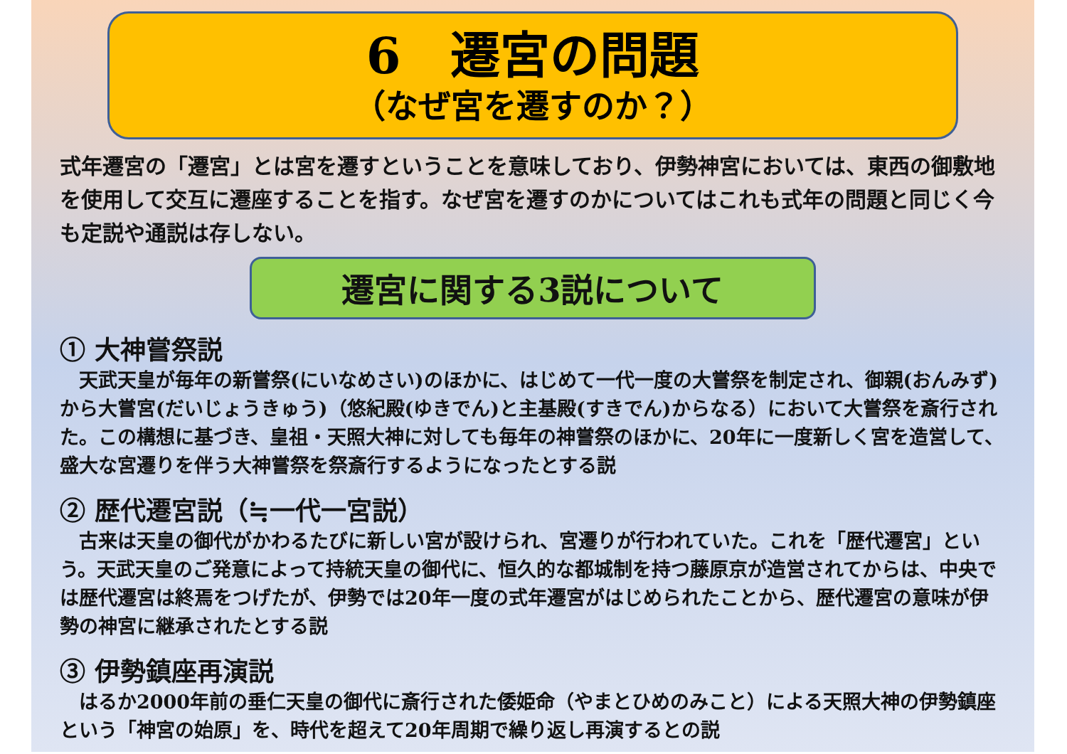6　遷宮の問題
（なぜ宮を遷すのか？）
式年遷宮の「遷宮」とは宮を遷すということを意味しており、伊勢神宮においては、東西の御敷地を使用して交互に遷座することを指す。なぜ宮を遷すのかについてはこれも式年の問題と同じく今も定説や通説は存しない。
遷宮に関する3説について
① 大神嘗祭説
　天武天皇が毎年の新嘗祭(にいなめさい)のほかに、はじめて一代一度の大嘗祭を制定され、御親(おんみず)から大嘗宮(だいじょうきゅう)（悠紀殿(ゆきでん)と主基殿(すきでん)からなる）において大嘗祭を斎行された。この構想に基づき、皇祖・天照大神に対しても毎年の神嘗祭のほかに、20年に一度新しく宮を造営して、盛大な宮遷りを伴う大神嘗祭を祭斎行するようになったとする説
② 歴代遷宮説（≒一代一宮説）
　古来は天皇の御代がかわるたびに新しい宮が設けられ、宮遷りが行われていた。これを「歴代遷宮」という。天武天皇のご発意によって持統天皇の御代に、恒久的な都城制を持つ藤原京が造営されてからは、中央では歴代遷宮は終焉をつげたが、伊勢では20年一度の式年遷宮がはじめられたことから、歴代遷宮の意味が伊勢の神宮に継承されたとする説
③ 伊勢鎮座再演説
　はるか2000年前の垂仁天皇の御代に斎行された倭姫命（やまとひめのみこと）による天照大神の伊勢鎮座という「神宮の始原」を、時代を超えて20年周期で繰り返し再演するとの説